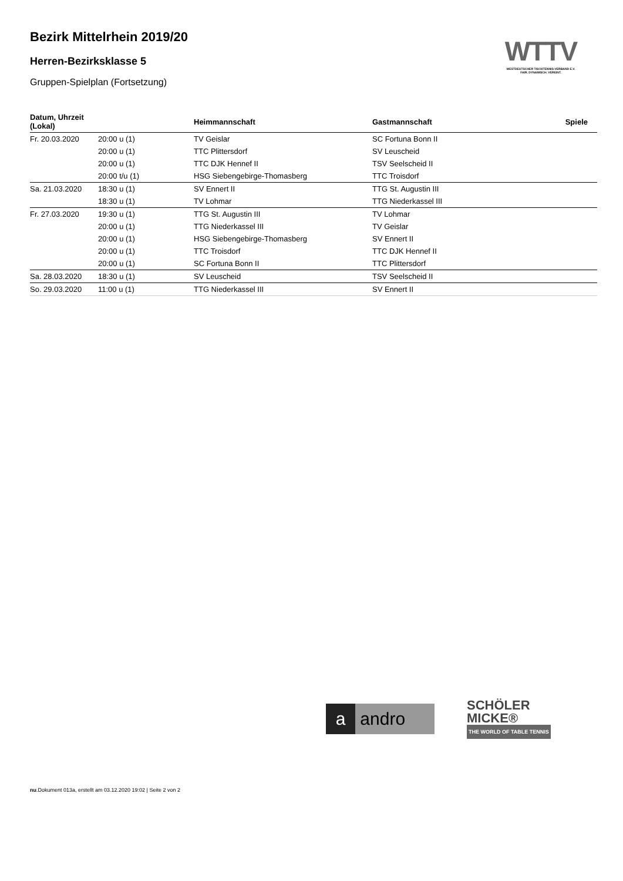Bezirk Mittelrhein 2019/20
Herren-Bezirksklasse 5
Gruppen-Spielplan (Fortsetzung)
WTTV
WESTDEUTSCHER TISCHTENNIS-VERBAND E.V.
FAIR. DYNAMISCH. VEREINT.
| Datum, Uhrzeit (Lokal) | | Heimmannschaft | Gastmannschaft | Spiele |
| --- | --- | --- | --- | --- |
| Fr. 20.03.2020 | 20:00 u (1) | TV Geislar | SC Fortuna Bonn II | |
| | 20:00 u (1) | TTC Plittersdorf | SV Leuscheid | |
| | 20:00 u (1) | TTC DJK Hennef II | TSV Seelscheid II | |
| | 20:00 t/u (1) | HSG Siebengebirge-Thomasberg | TTC Troisdorf | |
| Sa. 21.03.2020 | 18:30 u (1) | SV Ennert II | TTG St. Augustin III | |
| | 18:30 u (1) | TV Lohmar | TTG Niederkassel III | |
| Fr. 27.03.2020 | 19:30 u (1) | TTG St. Augustin III | TV Lohmar | |
| | 20:00 u (1) | TTG Niederkassel III | TV Geislar | |
| | 20:00 u (1) | HSG Siebengebirge-Thomasberg | SV Ennert II | |
| | 20:00 u (1) | TTC Troisdorf | TTC DJK Hennef II | |
| | 20:00 u (1) | SC Fortuna Bonn II | TTC Plittersdorf | |
| Sa. 28.03.2020 | 18:30 u (1) | SV Leuscheid | TSV Seelscheid II | |
| So. 29.03.2020 | 11:00 u (1) | TTG Niederkassel III | SV Ennert II | |
a andro
SCHÖLER
MICKE®
THE WORLD OF TABLE TENNIS
nu.Dokument 013a, erstellt am 03.12.2020 19:02 | Seite 2 von 2